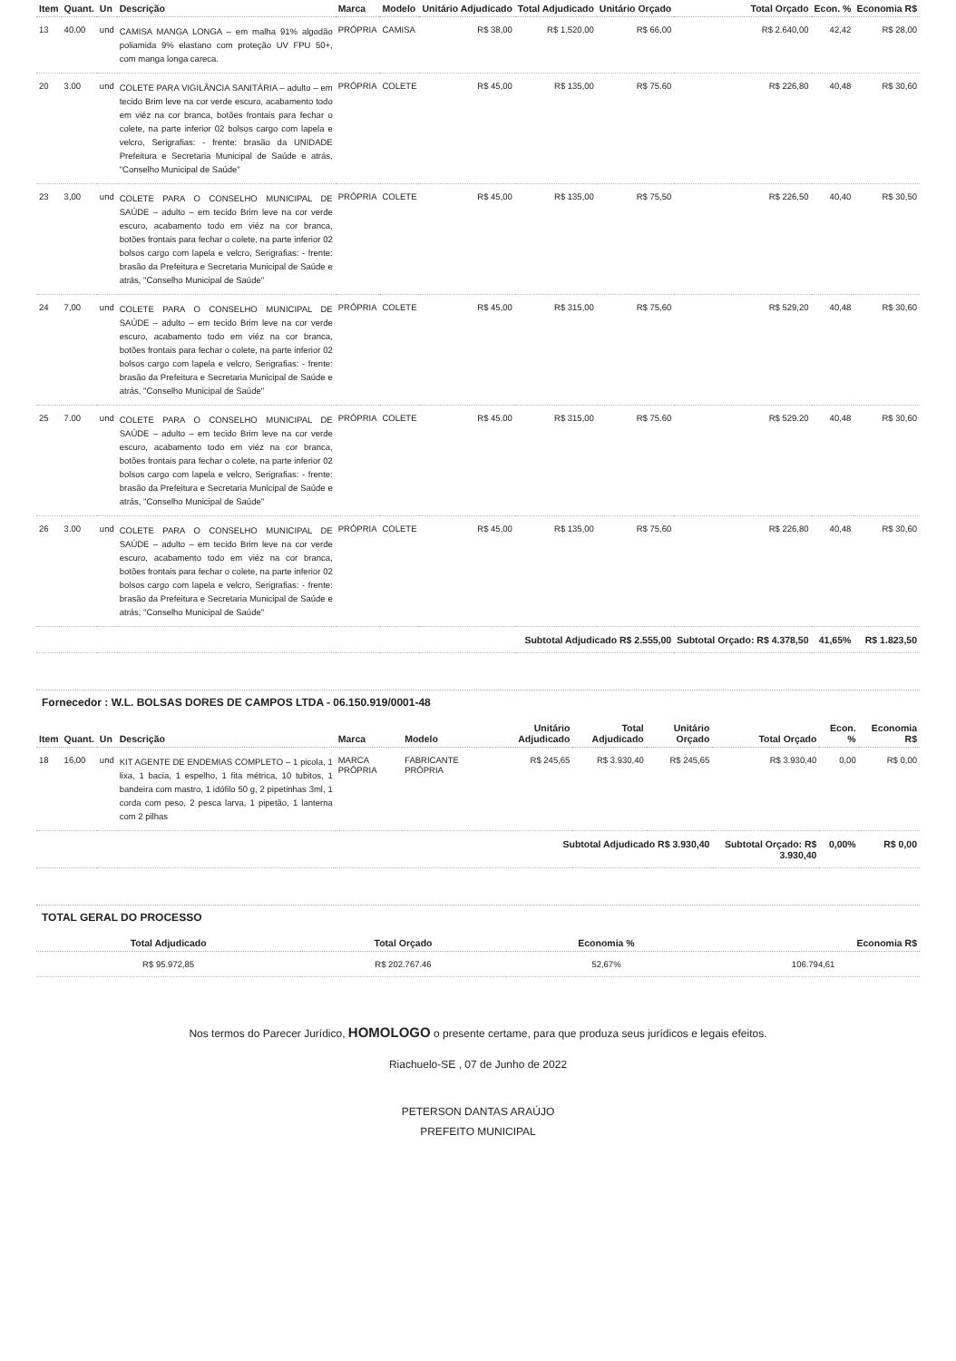| Item | Quant. | Un | Descrição | Marca | Modelo | Unitário Adjudicado | Total Adjudicado | Unitário Orçado | Total Orçado | Econ. % | Economia R$ |
| --- | --- | --- | --- | --- | --- | --- | --- | --- | --- | --- | --- |
| 13 | 40.00 | und | CAMISA MANGA LONGA – em malha 91% algodão poliamida 9% elastano com proteção UV FPU 50+, com manga longa careca. | PRÓPRIA | CAMISA | R$ 38,00 | R$ 1.520,00 | R$ 66,00 | R$ 2.640,00 | 42,42 | R$ 28,00 |
| 20 | 3.00 | und | COLETE PARA VIGILÂNCIA SANITÁRIA – adulto – em tecido Brim leve na cor verde escuro, acabamento todo em viéz na cor branca, botões frontais para fechar o colete, na parte inferior 02 bolsos cargo com lapela e velcro, Serigrafias: - frente: brasão da UNIDADE Prefeitura e Secretaria Municipal de Saúde e atrás, "Conselho Municipal de Saúde" | PRÓPRIA | COLETE | R$ 45,00 | R$ 135,00 | R$ 75.60 | R$ 226,80 | 40,48 | R$ 30,60 |
| 23 | 3,00 | und | COLETE PARA O CONSELHO MUNICIPAL DE SAÚDE – adulto – em tecido Brim leve na cor verde escuro, acabamento todo em viéz na cor branca, botões frontais para fechar o colete, na parte inferior 02 bolsos cargo com lapela e velcro, Serigrafias: - frente: brasão da Prefeitura e Secretaria Municipal de Saúde e atrás, "Conselho Municipal de Saúde" | PRÓPRIA | COLETE | R$ 45,00 | R$ 135,00 | R$ 75,50 | R$ 226,50 | 40,40 | R$ 30,50 |
| 24 | 7,00 | und | COLETE PARA O CONSELHO MUNICIPAL DE SAÚDE – adulto – em tecido Brim leve na cor verde escuro, acabamento todo em viéz na cor branca, botões frontais para fechar o colete, na parte inferior 02 bolsos cargo com lapela e velcro, Serigrafias: - frente: brasão da Prefeitura e Secretaria Municipal de Saúde e atrás, "Conselho Municipal de Saúde" | PRÓPRIA | COLETE | R$ 45,00 | R$ 315,00 | R$ 75,60 | R$ 529,20 | 40,48 | R$ 30,60 |
| 25 | 7.00 | und | COLETE PARA O CONSELHO MUNICIPAL DE SAÚDE – adulto – em tecido Brim leve na cor verde escuro, acabamento todo em viéz na cor branca, botões frontais para fechar o colete, na parte inferior 02 bolsos cargo com lapela e velcro, Serigrafias: - frente: brasão da Prefeitura e Secretaria Municipal de Saúde e atrás, "Conselho Municipal de Saúde" | PRÓPRIA | COLETE | R$ 45.00 | R$ 315,00 | R$ 75.60 | R$ 529.20 | 40,48 | R$ 30,60 |
| 26 | 3.00 | und | COLETE PARA O CONSELHO MUNICIPAL DE SAÚDE – adulto – em tecido Brim leve na cor verde escuro, acabamento todo em viéz na cor branca, botões frontais para fechar o colete, na parte inferior 02 bolsos cargo com lapela e velcro, Serigrafias: - frente: brasão da Prefeitura e Secretaria Municipal de Saúde e atrás, "Conselho Municipal de Saúde" | PRÓPRIA | COLETE | R$ 45,00 | R$ 135,00 | R$ 75,60 | R$ 226,80 | 40,48 | R$ 30,60 |
| | | | | | | Subtotal Adjudicado R$ 2.555,00 | | | Subtotal Orçado: R$ 4.378,50 | 41,65% | R$ 1.823,50 |
Fornecedor : W.L. BOLSAS DORES DE CAMPOS LTDA - 06.150.919/0001-48
| Item | Quant. | Un | Descrição | Marca | Modelo | Unitário Adjudicado | Total Adjudicado | Unitário Orçado | Total Orçado | Econ. % | Economia R$ |
| --- | --- | --- | --- | --- | --- | --- | --- | --- | --- | --- | --- |
| 18 | 16,00 | und | KIT AGENTE DE ENDEMIAS COMPLETO – 1 picola, 1 lixa, 1 bacia, 1 espelho, 1 fita métrica, 10 tubitos, 1 bandeira com mastro, 1 idófilo 50 g, 2 pipetinhas 3ml, 1 corda com peso, 2 pesca larva, 1 pipetão, 1 lanterna com 2 pilhas | MARCA PRÓPRIA | FABRICANTE PRÓPRIA | R$ 245,65 | R$ 3.930,40 | R$ 245,65 | R$ 3.930,40 | 0,00 | R$ 0,00 |
| | | | | | | Subtotal Adjudicado R$ 3.930,40 | | | Subtotal Orçado: R$ 3.930,40 | 0,00% | R$ 0,00 |
TOTAL GERAL DO PROCESSO
| Total Adjudicado | Total Orçado | Economia % | Economia R$ |
| --- | --- | --- | --- |
| R$ 95.972,85 | R$ 202.767.46 | 52,67% | 106.794,61 |
Nos termos do Parecer Jurídico, HOMOLOGO o presente certame, para que produza seus jurídicos e legais efeitos.
Riachuelo-SE , 07 de Junho de 2022
PETERSON DANTAS ARAÚJO
PREFEITO MUNICIPAL